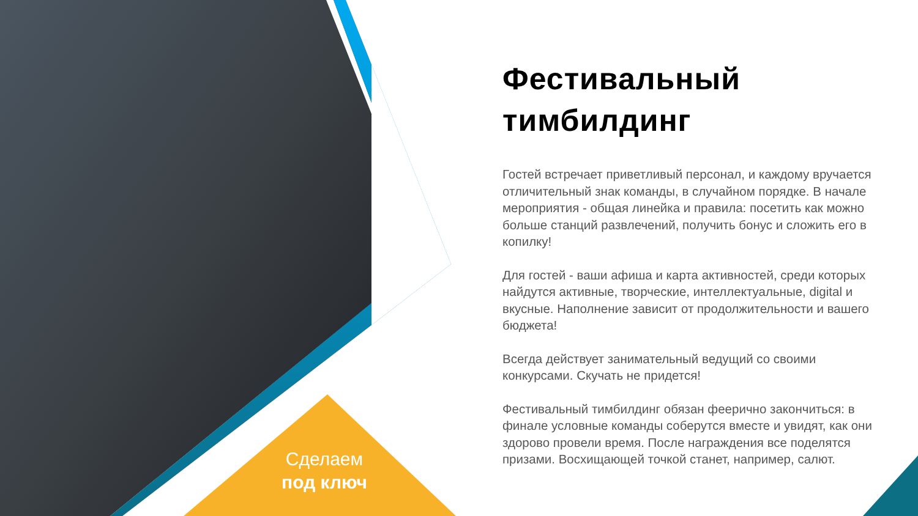Сделаем
под ключ
Фестивальный тимбилдинг
Гостей встречает приветливый персонал, и каждому вручается отличительный знак команды, в случайном порядке. В начале мероприятия - общая линейка и правила: посетить как можно больше станций развлечений, получить бонус и сложить его в копилку!
Для гостей - ваши афиша и карта активностей, среди которых найдутся активные, творческие, интеллектуальные, digital и вкусные. Наполнение зависит от продолжительности и вашего бюджета!
Всегда действует занимательный ведущий со своими конкурсами. Скучать не придется!
Фестивальный тимбилдинг обязан феерично закончиться: в финале условные команды соберутся вместе и увидят, как они здорово провели время. После награждения все поделятся призами. Восхищающей точкой станет, например, салют.